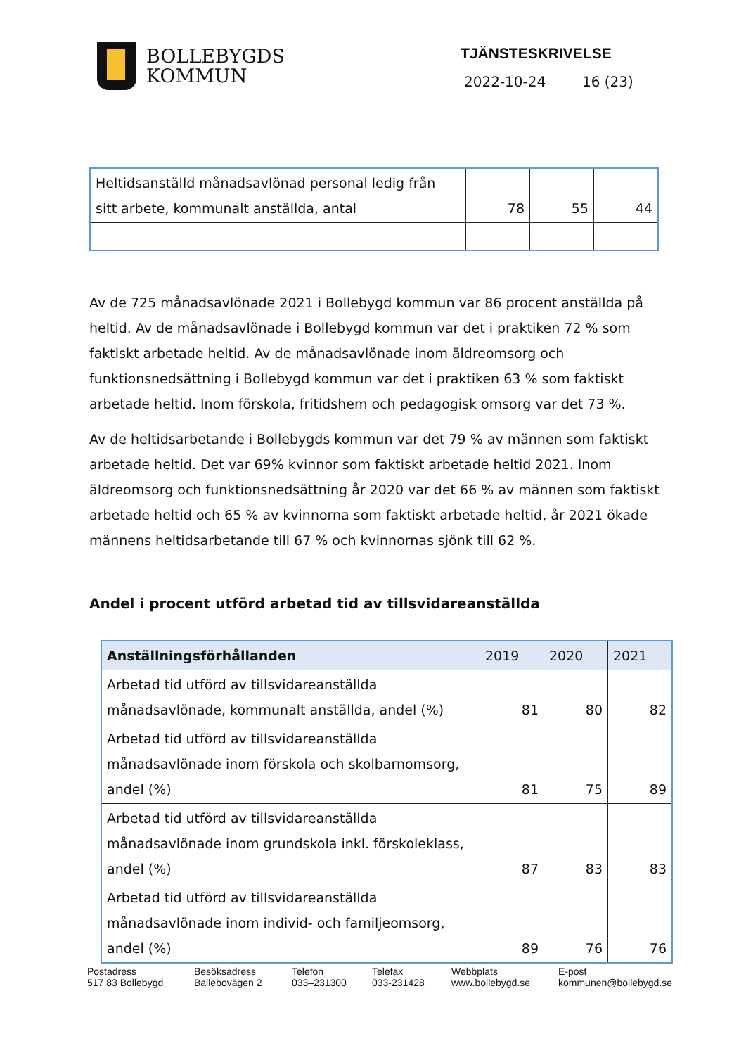BOLLEBYGDS
KOMMUN
TJÄNSTESKRIVELSE
2022-10-24 16 (23)
| Heltidsanställd månadsavlönad personal ledig från sitt arbete, kommunalt anställda, antal | 78 | 55 | 44 |
Av de 725 månadsavlönade 2021 i Bollebygd kommun var 86 procent anställda på heltid. Av de månadsavlönade i Bollebygd kommun var det i praktiken 72 % som faktiskt arbetade heltid. Av de månadsavlönade inom äldreomsorg och funktionsnedsättning i Bollebygd kommun var det i praktiken 63 % som faktiskt arbetade heltid. Inom förskola, fritidshem och pedagogisk omsorg var det 73 %.
Av de heltidsarbetande i Bollebygds kommun var det 79 % av männen som faktiskt arbetade heltid. Det var 69% kvinnor som faktiskt arbetade heltid 2021. Inom äldreomsorg och funktionsnedsättning år 2020 var det 66 % av männen som faktiskt arbetade heltid och 65 % av kvinnorna som faktiskt arbetade heltid, år 2021 ökade männens heltidsarbetande till 67 % och kvinnornas sjönk till 62 %.
Andel i procent utförd arbetad tid av tillsvidareanställda
| Anställningsförhållanden | 2019 | 2020 | 2021 |
| --- | --- | --- | --- |
| Arbetad tid utförd av tillsvidareanställda månadsavlönade, kommunalt anställda, andel (%) | 81 | 80 | 82 |
| Arbetad tid utförd av tillsvidareanställda månadsavlönade inom förskola och skolbarnomsorg, andel (%) | 81 | 75 | 89 |
| Arbetad tid utförd av tillsvidareanställda månadsavlönade inom grundskola inkl. förskoleklass, andel (%) | 87 | 83 | 83 |
| Arbetad tid utförd av tillsvidareanställda månadsavlönade inom individ- och familjeomsorg, andel (%) | 89 | 76 | 76 |
Postadress
517 83 Bollebygd
Besöksadress
Ballebovägen 2
Telefon
033–231300
Telefax
033-231428
Webbplats
www.bollebygd.se
E-post
kommunen@bollebygd.se